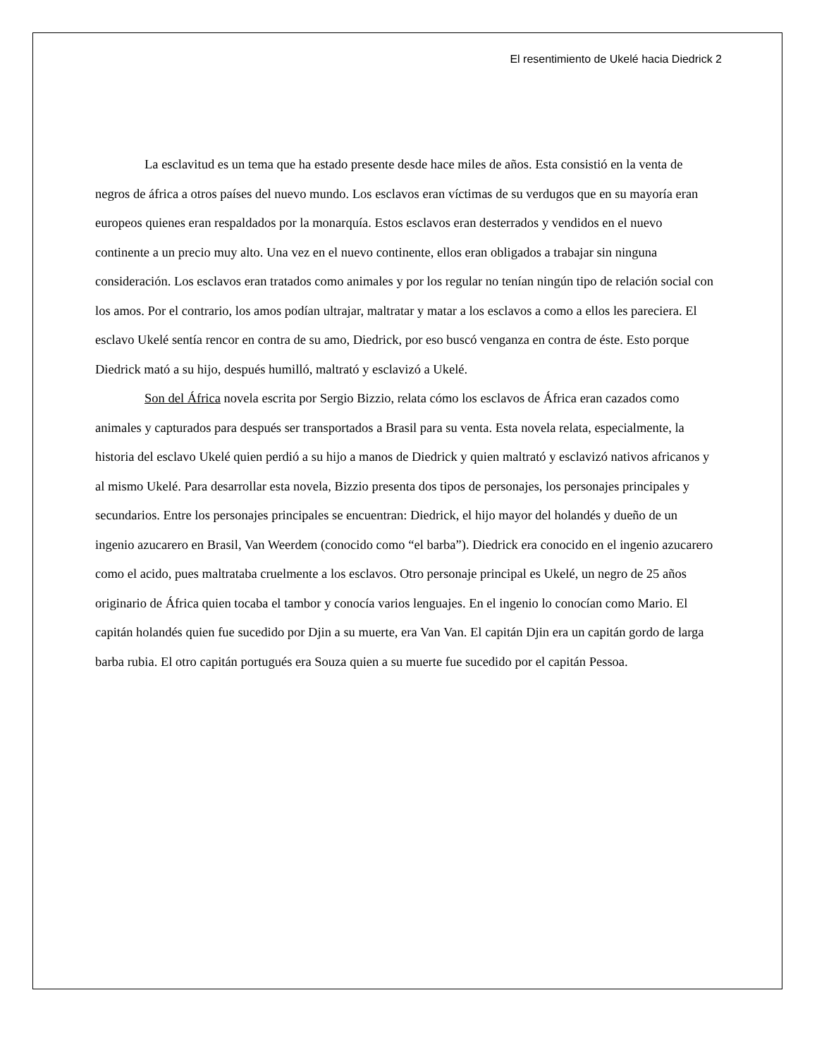El resentimiento de Ukelé hacia Diedrick 2
La esclavitud es un tema que ha estado presente desde hace miles de años. Esta consistió en la venta de negros de áfrica a otros países del nuevo mundo. Los esclavos eran víctimas de su verdugos que en su mayoría eran europeos quienes eran respaldados por la monarquía. Estos esclavos eran desterrados y vendidos en el nuevo continente a un precio muy alto. Una vez en el nuevo continente, ellos eran obligados a trabajar sin ninguna consideración. Los esclavos eran tratados como animales y por los regular no tenían ningún tipo de relación social con los amos. Por el contrario, los amos podían ultrajar, maltratar y matar a los esclavos a como a ellos les pareciera. El esclavo Ukelé sentía rencor en contra de su amo, Diedrick, por eso buscó venganza en contra de éste. Esto porque Diedrick mató a su hijo, después humilló, maltrató y esclavizó a Ukelé.
Son del África novela escrita por Sergio Bizzio, relata cómo los esclavos de África eran cazados como animales y capturados para después ser transportados a Brasil para su venta. Esta novela relata, especialmente, la historia del esclavo Ukelé quien perdió a su hijo a manos de Diedrick y quien maltrató y esclavizó nativos africanos y al mismo Ukelé. Para desarrollar esta novela, Bizzio presenta dos tipos de personajes, los personajes principales y secundarios. Entre los personajes principales se encuentran: Diedrick, el hijo mayor del holandés y dueño de un ingenio azucarero en Brasil, Van Weerdem (conocido como “el barba”). Diedrick era conocido en el ingenio azucarero como el acido, pues maltrataba cruelmente a los esclavos. Otro personaje principal es Ukelé, un negro de 25 años originario de África quien tocaba el tambor y conocía varios lenguajes. En el ingenio lo conocían como Mario. El capitán holandés quien fue sucedido por Djin a su muerte, era Van Van. El capitán Djin era un capitán gordo de larga barba rubia. El otro capitán portugués era Souza quien a su muerte fue sucedido por el capitán Pessoa.